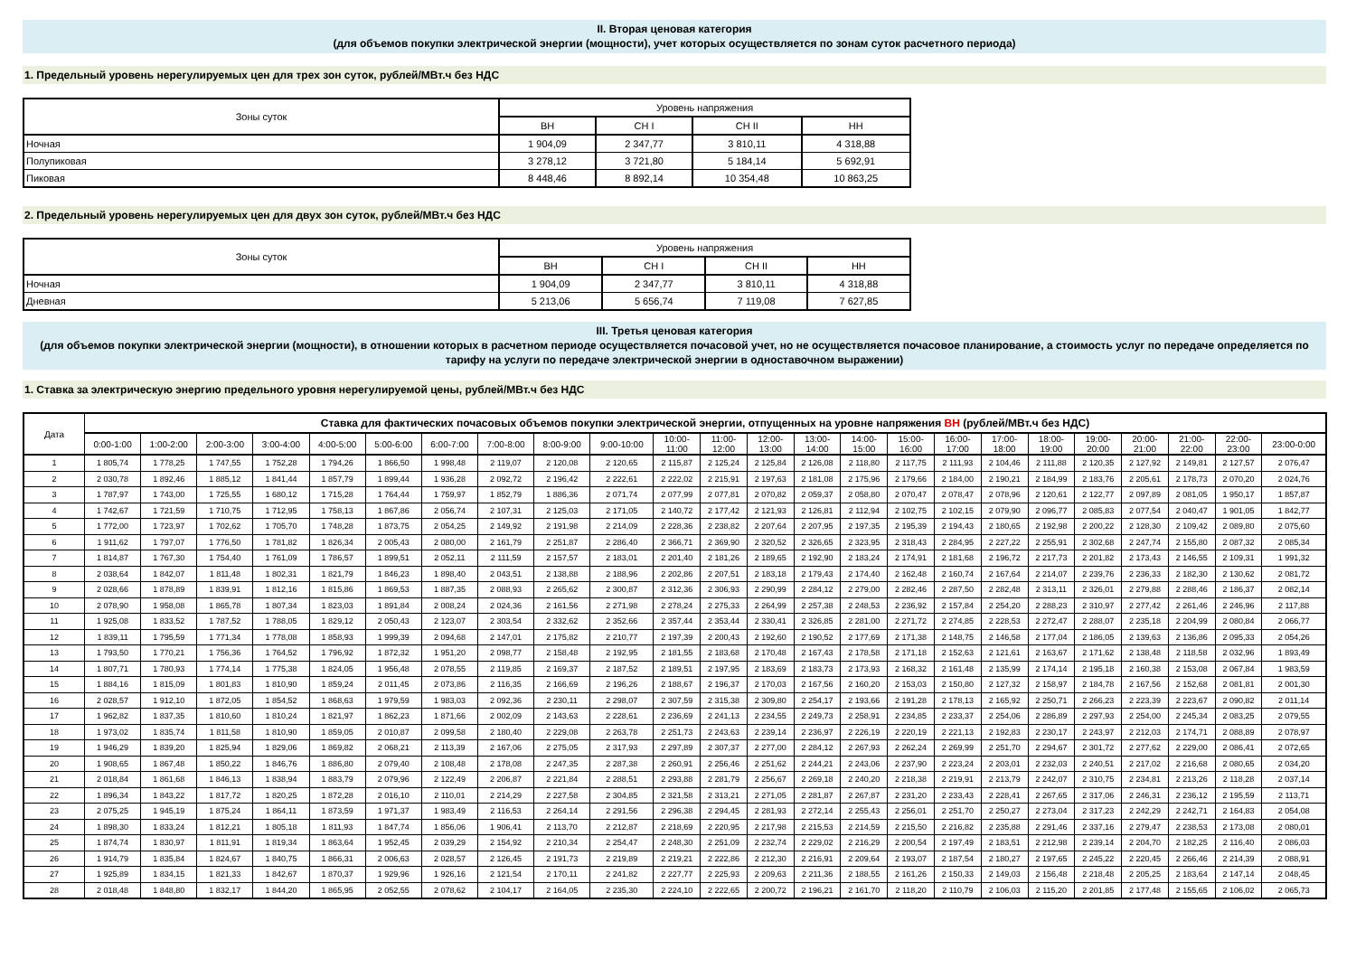II. Вторая ценовая категория
(для объемов покупки электрической энергии (мощности), учет которых осуществляется по зонам суток расчетного периода)
1. Предельный уровень нерегулируемых цен для трех зон суток, рублей/МВт.ч без НДС
| Зоны суток | Уровень напряжения | | | |
| --- | --- | --- | --- | --- |
| | ВН | СН I | СН II | НН |
| Ночная | 1 904,09 | 2 347,77 | 3 810,11 | 4 318,88 |
| Полупиковая | 3 278,12 | 3 721,80 | 5 184,14 | 5 692,91 |
| Пиковая | 8 448,46 | 8 892,14 | 10 354,48 | 10 863,25 |
2. Предельный уровень нерегулируемых цен для двух зон суток, рублей/МВт.ч без НДС
| Зоны суток | Уровень напряжения | | | |
| --- | --- | --- | --- | --- |
| | ВН | СН I | СН II | НН |
| Ночная | 1 904,09 | 2 347,77 | 3 810,11 | 4 318,88 |
| Дневная | 5 213,06 | 5 656,74 | 7 119,08 | 7 627,85 |
III. Третья ценовая категория
(для объемов покупки электрической энергии (мощности), в отношении которых в расчетном периоде осуществляется почасовой учет, но не осуществляется почасовое планирование, а стоимость услуг по передаче определяется по тарифу на услуги по передаче электрической энергии в одноставочном выражении)
1. Ставка за электрическую энергию предельного уровня нерегулируемой цены, рублей/МВт.ч без НДС
| Дата | Ставка для фактических почасовых объемов покупки электрической энергии, отпущенных на уровне напряжения ВН (рублей/МВт.ч без НДС) | | | | | | | | | | | | | | | | | | | | | | | |
| --- | --- | --- | --- | --- | --- | --- | --- | --- | --- | --- | --- | --- | --- | --- | --- | --- | --- | --- | --- | --- | --- | --- | --- | --- |
| | 0:00-1:00 | 1:00-2:00 | 2:00-3:00 | 3:00-4:00 | 4:00-5:00 | 5:00-6:00 | 6:00-7:00 | 7:00-8:00 | 8:00-9:00 | 9:00-10:00 | 10:00- 11:00 | 11:00- 12:00 | 12:00- 13:00 | 13:00- 14:00 | 14:00- 15:00 | 15:00- 16:00 | 16:00- 17:00 | 17:00- 18:00 | 18:00- 19:00 | 19:00- 20:00 | 20:00- 21:00 | 21:00- 22:00 | 22:00- 23:00 | 23:00-0:00 |
| 1 | 1 805,74 | 1 778,25 | 1 747,55 | 1 752,28 | 1 794,26 | 1 866,50 | 1 998,48 | 2 119,07 | 2 120,08 | 2 120,65 | 2 115,87 | 2 125,24 | 2 125,84 | 2 126,08 | 2 118,80 | 2 117,75 | 2 111,93 | 2 104,46 | 2 111,88 | 2 120,35 | 2 127,92 | 2 149,81 | 2 127,57 | 2 076,47 |
| 2 | 2 030,78 | 1 892,46 | 1 885,12 | 1 841,44 | 1 857,79 | 1 899,44 | 1 936,28 | 2 092,72 | 2 196,42 | 2 222,61 | 2 222,02 | 2 215,91 | 2 197,63 | 2 181,08 | 2 175,96 | 2 179,66 | 2 184,00 | 2 190,21 | 2 184,99 | 2 183,76 | 2 205,61 | 2 178,73 | 2 070,20 | 2 024,76 |
| 3 | 1 787,97 | 1 743,00 | 1 725,55 | 1 680,12 | 1 715,28 | 1 764,44 | 1 759,97 | 1 852,79 | 1 886,36 | 2 071,74 | 2 077,99 | 2 077,81 | 2 070,82 | 2 059,37 | 2 058,80 | 2 070,47 | 2 078,47 | 2 078,96 | 2 120,61 | 2 122,77 | 2 097,89 | 2 081,05 | 1 950,17 | 1 857,87 |
| 4 | 1 742,67 | 1 721,59 | 1 710,75 | 1 712,95 | 1 758,13 | 1 867,86 | 2 056,74 | 2 107,31 | 2 125,03 | 2 171,05 | 2 140,72 | 2 177,42 | 2 121,93 | 2 126,81 | 2 112,94 | 2 102,75 | 2 102,15 | 2 079,90 | 2 096,77 | 2 085,83 | 2 077,54 | 2 040,47 | 1 901,05 | 1 842,77 |
| 5 | 1 772,00 | 1 723,97 | 1 702,62 | 1 705,70 | 1 748,28 | 1 873,75 | 2 054,25 | 2 149,92 | 2 191,98 | 2 214,09 | 2 228,36 | 2 238,82 | 2 207,64 | 2 207,95 | 2 197,35 | 2 195,39 | 2 194,43 | 2 180,65 | 2 192,98 | 2 200,22 | 2 128,30 | 2 109,42 | 2 089,80 | 2 075,60 |
| 6 | 1 911,62 | 1 797,07 | 1 776,50 | 1 781,82 | 1 826,34 | 2 005,43 | 2 080,00 | 2 161,79 | 2 251,87 | 2 286,40 | 2 366,71 | 2 369,90 | 2 320,52 | 2 326,65 | 2 323,95 | 2 318,43 | 2 284,95 | 2 227,22 | 2 255,91 | 2 302,68 | 2 247,74 | 2 155,80 | 2 087,32 | 2 085,34 |
| 7 | 1 814,87 | 1 767,30 | 1 754,40 | 1 761,09 | 1 786,57 | 1 899,51 | 2 052,11 | 2 111,59 | 2 157,57 | 2 183,01 | 2 201,40 | 2 181,26 | 2 189,65 | 2 192,90 | 2 183,24 | 2 174,91 | 2 181,68 | 2 196,72 | 2 217,73 | 2 201,82 | 2 173,43 | 2 146,55 | 2 109,31 | 1 991,32 |
| 8 | 2 038,64 | 1 842,07 | 1 811,48 | 1 802,31 | 1 821,79 | 1 846,23 | 1 898,40 | 2 043,51 | 2 138,88 | 2 188,96 | 2 202,86 | 2 207,51 | 2 183,18 | 2 179,43 | 2 174,40 | 2 162,48 | 2 160,74 | 2 167,64 | 2 214,07 | 2 239,76 | 2 236,33 | 2 182,30 | 2 130,62 | 2 081,72 |
| 9 | 2 028,66 | 1 878,89 | 1 839,91 | 1 812,16 | 1 815,86 | 1 869,53 | 1 887,35 | 2 088,93 | 2 265,62 | 2 300,87 | 2 312,36 | 2 306,93 | 2 290,99 | 2 284,12 | 2 279,00 | 2 282,46 | 2 287,50 | 2 282,48 | 2 313,11 | 2 326,01 | 2 279,88 | 2 288,46 | 2 186,37 | 2 082,14 |
| 10 | 2 078,90 | 1 958,08 | 1 865,78 | 1 807,34 | 1 823,03 | 1 891,84 | 2 008,24 | 2 024,36 | 2 161,56 | 2 271,98 | 2 278,24 | 2 275,33 | 2 264,99 | 2 257,38 | 2 248,53 | 2 236,92 | 2 157,84 | 2 254,20 | 2 288,23 | 2 310,97 | 2 277,42 | 2 261,46 | 2 246,96 | 2 117,88 |
| 11 | 1 925,08 | 1 833,52 | 1 787,52 | 1 788,05 | 1 829,12 | 2 050,43 | 2 123,07 | 2 303,54 | 2 332,62 | 2 352,66 | 2 357,44 | 2 353,44 | 2 330,41 | 2 326,85 | 2 281,00 | 2 271,72 | 2 274,85 | 2 228,53 | 2 272,47 | 2 288,07 | 2 235,18 | 2 204,99 | 2 080,84 | 2 066,77 |
| 12 | 1 839,11 | 1 795,59 | 1 771,34 | 1 778,08 | 1 858,93 | 1 999,39 | 2 094,68 | 2 147,01 | 2 175,82 | 2 210,77 | 2 197,39 | 2 200,43 | 2 192,60 | 2 190,52 | 2 177,69 | 2 171,38 | 2 148,75 | 2 146,58 | 2 177,04 | 2 186,05 | 2 139,63 | 2 136,86 | 2 095,33 | 2 054,26 |
| 13 | 1 793,50 | 1 770,21 | 1 756,36 | 1 764,52 | 1 796,92 | 1 872,32 | 1 951,20 | 2 098,77 | 2 158,48 | 2 192,95 | 2 181,55 | 2 183,68 | 2 170,48 | 2 167,43 | 2 178,58 | 2 171,18 | 2 152,63 | 2 121,61 | 2 163,67 | 2 171,62 | 2 138,48 | 2 118,58 | 2 032,96 | 1 893,49 |
| 14 | 1 807,71 | 1 780,93 | 1 774,14 | 1 775,38 | 1 824,05 | 1 956,48 | 2 078,55 | 2 119,85 | 2 169,37 | 2 187,52 | 2 189,51 | 2 197,95 | 2 183,69 | 2 183,73 | 2 173,93 | 2 168,32 | 2 161,48 | 2 135,99 | 2 174,14 | 2 195,18 | 2 160,38 | 2 153,08 | 2 067,84 | 1 983,59 |
| 15 | 1 884,16 | 1 815,09 | 1 801,83 | 1 810,90 | 1 859,24 | 2 011,45 | 2 073,86 | 2 116,35 | 2 166,69 | 2 196,26 | 2 188,67 | 2 196,37 | 2 170,03 | 2 167,56 | 2 160,20 | 2 153,03 | 2 150,80 | 2 127,32 | 2 158,97 | 2 184,78 | 2 167,56 | 2 152,68 | 2 081,81 | 2 001,30 |
| 16 | 2 028,57 | 1 912,10 | 1 872,05 | 1 854,52 | 1 868,63 | 1 979,59 | 1 983,03 | 2 092,36 | 2 230,11 | 2 298,07 | 2 307,59 | 2 315,38 | 2 309,80 | 2 254,17 | 2 193,66 | 2 191,28 | 2 178,13 | 2 165,92 | 2 250,71 | 2 266,23 | 2 223,39 | 2 223,67 | 2 090,82 | 2 011,14 |
| 17 | 1 962,82 | 1 837,35 | 1 810,60 | 1 810,24 | 1 821,97 | 1 862,23 | 1 871,66 | 2 002,09 | 2 143,63 | 2 228,61 | 2 236,69 | 2 241,13 | 2 234,55 | 2 249,73 | 2 258,91 | 2 234,85 | 2 233,37 | 2 254,06 | 2 286,89 | 2 297,93 | 2 254,00 | 2 245,34 | 2 083,25 | 2 079,55 |
| 18 | 1 973,02 | 1 835,74 | 1 811,58 | 1 810,90 | 1 859,05 | 2 010,87 | 2 099,58 | 2 180,40 | 2 229,08 | 2 263,78 | 2 251,73 | 2 243,63 | 2 239,14 | 2 236,97 | 2 226,19 | 2 220,19 | 2 221,13 | 2 192,83 | 2 230,17 | 2 243,97 | 2 212,03 | 2 174,71 | 2 088,89 | 2 078,97 |
| 19 | 1 946,29 | 1 839,20 | 1 825,94 | 1 829,06 | 1 869,82 | 2 068,21 | 2 113,39 | 2 167,06 | 2 275,05 | 2 317,93 | 2 297,89 | 2 307,37 | 2 277,00 | 2 284,12 | 2 267,93 | 2 262,24 | 2 269,99 | 2 251,70 | 2 294,67 | 2 301,72 | 2 277,62 | 2 229,00 | 2 086,41 | 2 072,65 |
| 20 | 1 908,65 | 1 867,48 | 1 850,22 | 1 846,76 | 1 886,80 | 2 079,40 | 2 108,48 | 2 178,08 | 2 247,35 | 2 287,38 | 2 260,91 | 2 256,46 | 2 251,62 | 2 244,21 | 2 243,06 | 2 237,90 | 2 223,24 | 2 203,01 | 2 232,03 | 2 240,51 | 2 217,02 | 2 216,68 | 2 080,65 | 2 034,20 |
| 21 | 2 018,84 | 1 861,68 | 1 846,13 | 1 838,94 | 1 883,79 | 2 079,96 | 2 122,49 | 2 206,87 | 2 221,84 | 2 288,51 | 2 293,88 | 2 281,79 | 2 256,67 | 2 269,18 | 2 240,20 | 2 218,38 | 2 219,91 | 2 213,79 | 2 242,07 | 2 310,75 | 2 234,81 | 2 213,26 | 2 118,28 | 2 037,14 |
| 22 | 1 896,34 | 1 843,22 | 1 817,72 | 1 820,25 | 1 872,28 | 2 016,10 | 2 110,01 | 2 214,29 | 2 227,58 | 2 304,85 | 2 321,58 | 2 313,21 | 2 271,05 | 2 281,87 | 2 267,87 | 2 231,20 | 2 233,43 | 2 228,41 | 2 267,65 | 2 317,06 | 2 246,31 | 2 236,12 | 2 195,59 | 2 113,71 |
| 23 | 2 075,25 | 1 945,19 | 1 875,24 | 1 864,11 | 1 873,59 | 1 971,37 | 1 983,49 | 2 116,53 | 2 264,14 | 2 291,56 | 2 296,38 | 2 294,45 | 2 281,93 | 2 272,14 | 2 255,43 | 2 256,01 | 2 251,70 | 2 250,27 | 2 273,04 | 2 317,23 | 2 242,29 | 2 242,71 | 2 164,83 | 2 054,08 |
| 24 | 1 898,30 | 1 833,24 | 1 812,21 | 1 805,18 | 1 811,93 | 1 847,74 | 1 856,06 | 1 906,41 | 2 113,70 | 2 212,87 | 2 218,69 | 2 220,95 | 2 217,98 | 2 215,53 | 2 214,59 | 2 215,50 | 2 216,82 | 2 235,88 | 2 291,46 | 2 337,16 | 2 279,47 | 2 238,53 | 2 173,08 | 2 080,01 |
| 25 | 1 874,74 | 1 830,97 | 1 811,91 | 1 819,34 | 1 863,64 | 1 952,45 | 2 039,29 | 2 154,92 | 2 210,34 | 2 254,47 | 2 248,30 | 2 251,09 | 2 232,74 | 2 229,02 | 2 216,29 | 2 200,54 | 2 197,49 | 2 183,51 | 2 212,98 | 2 239,14 | 2 204,70 | 2 182,25 | 2 116,40 | 2 086,03 |
| 26 | 1 914,79 | 1 835,84 | 1 824,67 | 1 840,75 | 1 866,31 | 2 006,63 | 2 028,57 | 2 126,45 | 2 191,73 | 2 219,89 | 2 219,21 | 2 222,86 | 2 212,30 | 2 216,91 | 2 209,64 | 2 193,07 | 2 187,54 | 2 180,27 | 2 197,65 | 2 245,22 | 2 220,45 | 2 266,46 | 2 214,39 | 2 088,91 |
| 27 | 1 925,89 | 1 834,15 | 1 821,33 | 1 842,67 | 1 870,37 | 1 929,96 | 1 926,16 | 2 121,54 | 2 170,11 | 2 241,82 | 2 227,77 | 2 225,93 | 2 209,63 | 2 211,36 | 2 188,55 | 2 161,26 | 2 150,33 | 2 149,03 | 2 156,48 | 2 218,48 | 2 205,25 | 2 183,64 | 2 147,14 | 2 048,45 |
| 28 | 2 018,48 | 1 848,80 | 1 832,17 | 1 844,20 | 1 865,95 | 2 052,55 | 2 078,62 | 2 104,17 | 2 164,05 | 2 235,30 | 2 224,10 | 2 222,65 | 2 200,72 | 2 196,21 | 2 161,70 | 2 118,20 | 2 110,79 | 2 106,03 | 2 115,20 | 2 201,85 | 2 177,48 | 2 155,65 | 2 106,02 | 2 065,73 |